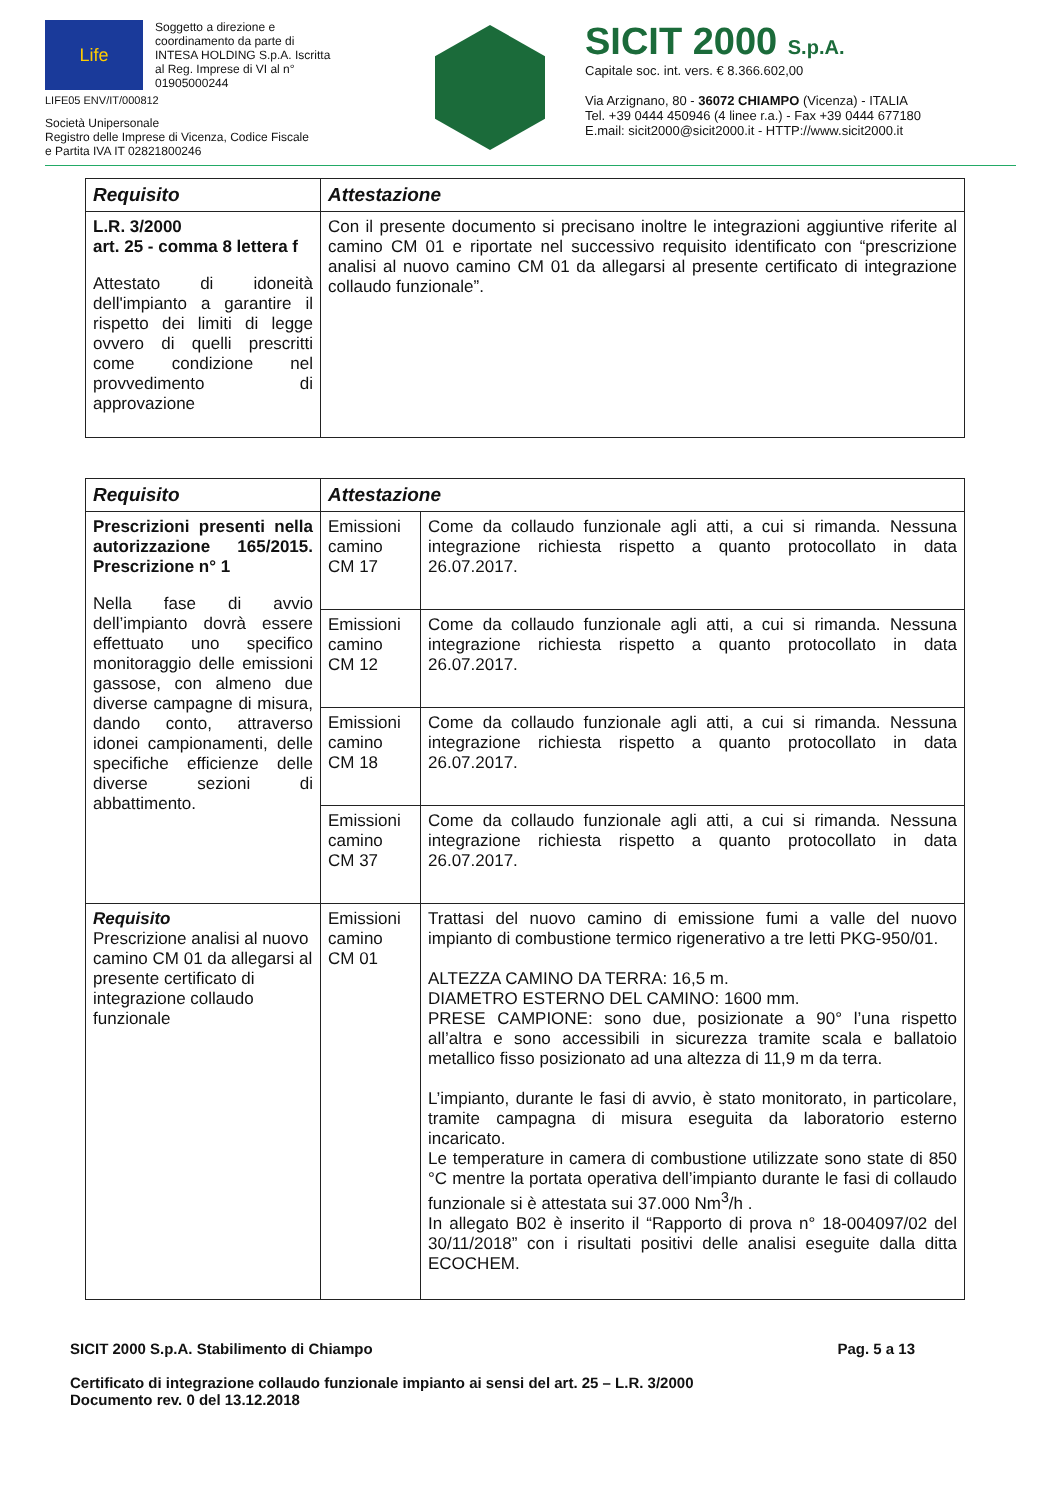Life Soggetto a direzione e coordinamento da parte di INTESA HOLDING S.p.A. Iscritta al Reg. Imprese di VI al n° 01905000244
LIFE05 ENV/IT/000812
Società Unipersonale
Registro delle Imprese di Vicenza, Codice Fiscale
e Partita IVA IT 02821800246
SICIT 2000 S.p.A.
Capitale soc. int. vers. € 8.366.602,00
Via Arzignano, 80 - 36072 CHIAMPO (Vicenza) - ITALIA
Tel. +39 0444 450946 (4 linee r.a.) - Fax +39 0444 677180
E.mail: sicit2000@sicit2000.it - HTTP://www.sicit2000.it
| Requisito | Attestazione |
| --- | --- |
| L.R. 3/2000 art. 25 - comma 8 lettera f Attestato di idoneità dell'impianto a garantire il rispetto dei limiti di legge ovvero di quelli prescritti come condizione nel provvedimento di approvazione | Con il presente documento si precisano inoltre le integrazioni aggiuntive riferite al camino CM 01 e riportate nel successivo requisito identificato con “prescrizione analisi al nuovo camino CM 01 da allegarsi al presente certificato di integrazione collaudo funzionale”. |
| Requisito | Attestazione | |
| --- | --- | --- |
| Prescrizioni presenti nella autorizzazione 165/2015. Prescrizione n° 1 Nella fase di avvio dell’impianto dovrà essere effettuato uno specifico monitoraggio delle emissioni gassose, con almeno due diverse campagne di misura, dando conto, attraverso idonei campionamenti, delle specifiche efficienze delle diverse sezioni di abbattimento. | Emissioni camino CM 17 | Come da collaudo funzionale agli atti, a cui si rimanda. Nessuna integrazione richiesta rispetto a quanto protocollato in data 26.07.2017. |
| | Emissioni camino CM 12 | Come da collaudo funzionale agli atti, a cui si rimanda. Nessuna integrazione richiesta rispetto a quanto protocollato in data 26.07.2017. |
| | Emissioni camino CM 18 | Come da collaudo funzionale agli atti, a cui si rimanda. Nessuna integrazione richiesta rispetto a quanto protocollato in data 26.07.2017. |
| | Emissioni camino CM 37 | Come da collaudo funzionale agli atti, a cui si rimanda. Nessuna integrazione richiesta rispetto a quanto protocollato in data 26.07.2017. |
| Requisito Prescrizione analisi al nuovo camino CM 01 da allegarsi al presente certificato di integrazione collaudo funzionale | Emissioni camino CM 01 | Trattasi del nuovo camino di emissione fumi a valle del nuovo impianto di combustione termico rigenerativo a tre letti PKG-950/01. ALTEZZA CAMINO DA TERRA: 16,5 m. DIAMETRO ESTERNO DEL CAMINO: 1600 mm. PRESE CAMPIONE: sono due, posizionate a 90° l’una rispetto all’altra e sono accessibili in sicurezza tramite scala e ballatoio metallico fisso posizionato ad una altezza di 11,9 m da terra. L’impianto, durante le fasi di avvio, è stato monitorato, in particolare, tramite campagna di misura eseguita da laboratorio esterno incaricato. Le temperature in camera di combustione utilizzate sono state di 850 °C mentre la portata operativa dell’impianto durante le fasi di collaudo funzionale si è attestata sui 37.000 Nm<sup>3</sup>/h . In allegato B02 è inserito il “Rapporto di prova n° 18-004097/02 del 30/11/2018” con i risultati positivi delle analisi eseguite dalla ditta ECOCHEM. |
SICIT 2000 S.p.A. Stabilimento di Chiampo Pag. 5 a 13
Certificato di integrazione collaudo funzionale impianto ai sensi del art. 25 – L.R. 3/2000
Documento rev. 0 del 13.12.2018